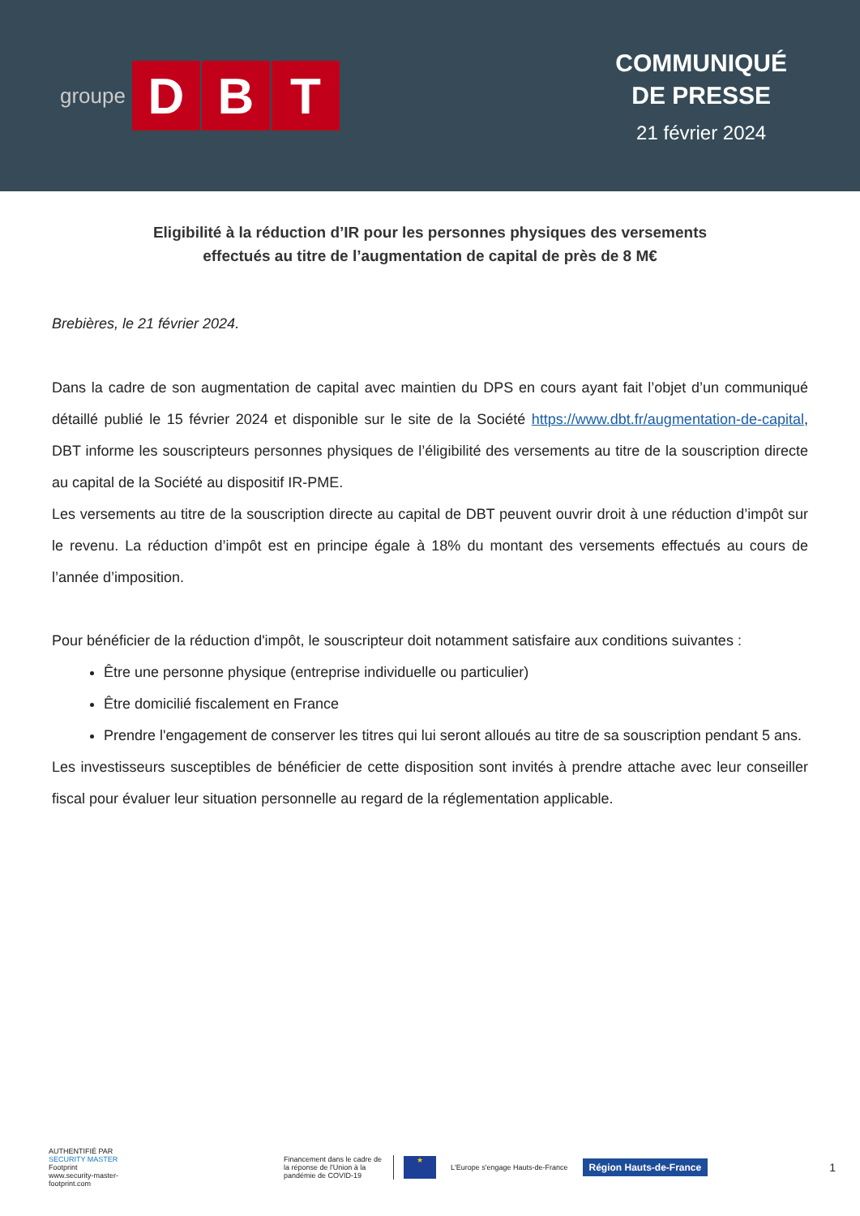groupe D B T
COMMUNIQUÉ
DE PRESSE
21 février 2024
Eligibilité à la réduction d’IR pour les personnes physiques des versements effectués au titre de l’augmentation de capital de près de 8 M€
Brebières, le 21 février 2024.
Dans la cadre de son augmentation de capital avec maintien du DPS en cours ayant fait l’objet d’un communiqué détaillé publié le 15 février 2024 et disponible sur le site de la Société https://www.dbt.fr/augmentation-de-capital, DBT informe les souscripteurs personnes physiques de l’éligibilité des versements au titre de la souscription directe au capital de la Société au dispositif IR-PME.
Les versements au titre de la souscription directe au capital de DBT peuvent ouvrir droit à une réduction d’impôt sur le revenu. La réduction d’impôt est en principe égale à 18% du montant des versements effectués au cours de l’année d’imposition.
Pour bénéficier de la réduction d'impôt, le souscripteur doit notamment satisfaire aux conditions suivantes :
Être une personne physique (entreprise individuelle ou particulier)
Être domicilié fiscalement en France
Prendre l'engagement de conserver les titres qui lui seront alloués au titre de sa souscription pendant 5 ans.
Les investisseurs susceptibles de bénéficier de cette disposition sont invités à prendre attache avec leur conseiller fiscal pour évaluer leur situation personnelle au regard de la réglementation applicable.
AUTHENTIFIÉ PAR
SECURITY MASTER Footprint
www.security-master-footprint.com
Financement dans le cadre de la réponse de l'Union à la pandémie de COVID-19
★
L'Europe s'engage Hauts-de-France
Région Hauts-de-France
1